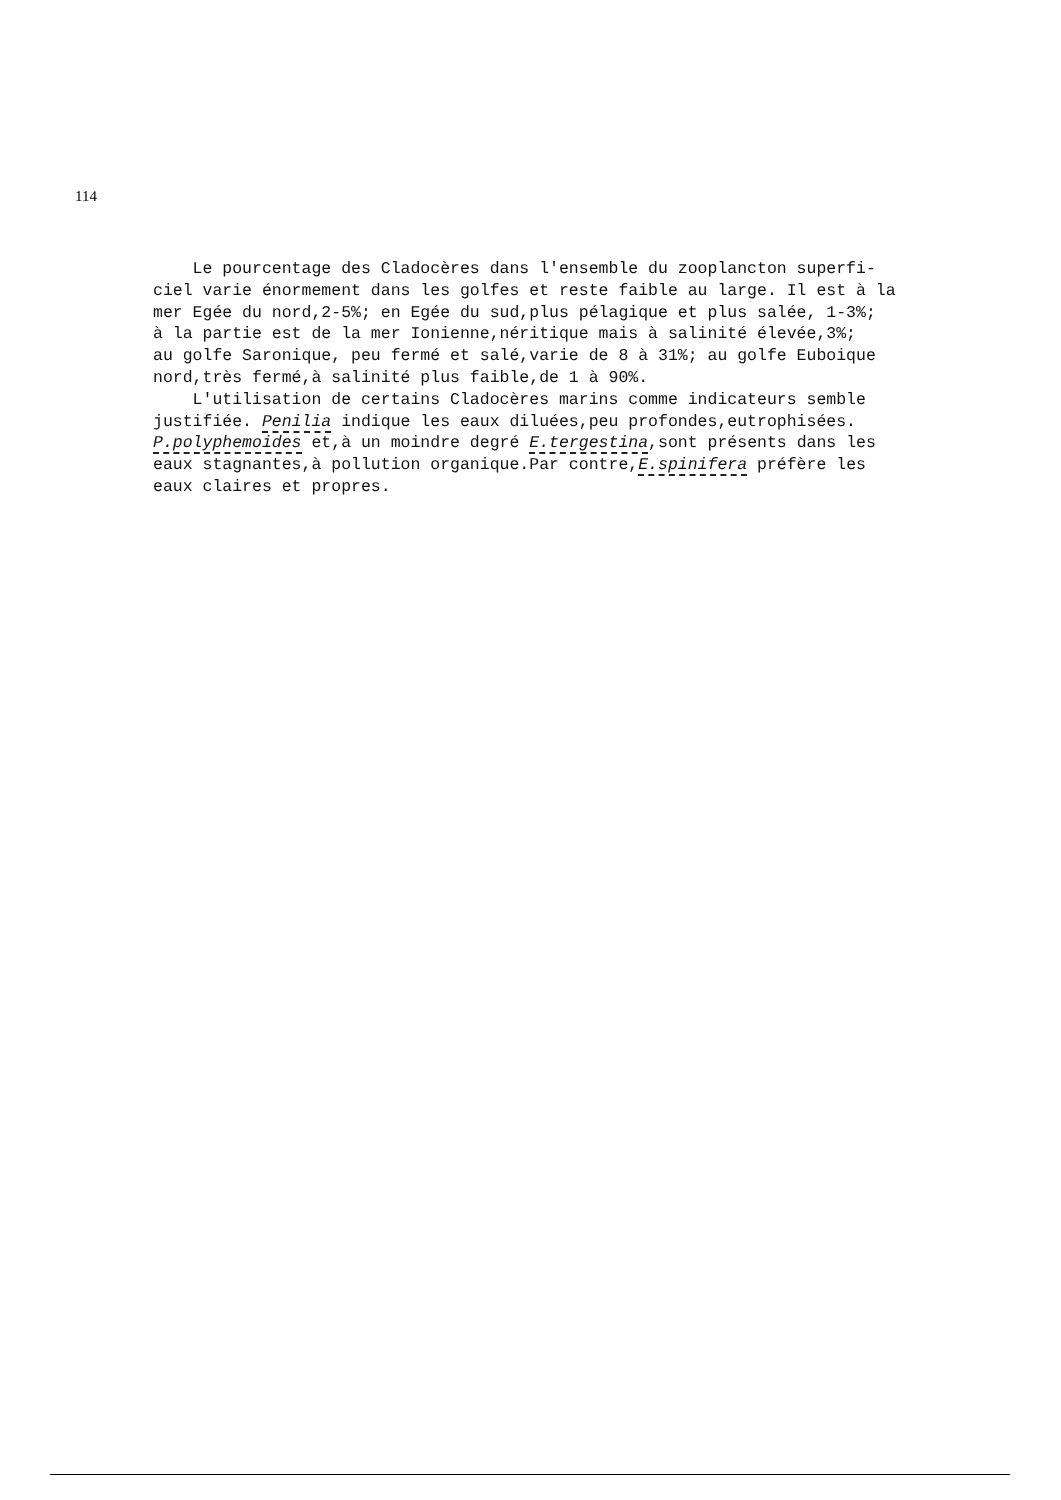114
Le pourcentage des Cladocères dans l'ensemble du zooplancton superfi- ciel varie énormement dans les golfes et reste faible au large. Il est à la mer Egée du nord,2-5%; en Egée du sud,plus pélagique et plus salée, 1-3%; à la partie est de la mer Ionienne,néritique mais à salinité élevée,3%; au golfe Saronique, peu fermé et salé,varie de 8 à 31%; au golfe Euboique nord,très fermé,à salinité plus faible,de 1 à 90%.
L'utilisation de certains Cladocères marins comme indicateurs semble justifiée. Penilia indique les eaux diluées,peu profondes,eutrophisées. P.polyphemoides et,à un moindre degré E.tergestina,sont présents dans les eaux stagnantes,à pollution organique.Par contre,E.spinifera préfère les eaux claires et propres.